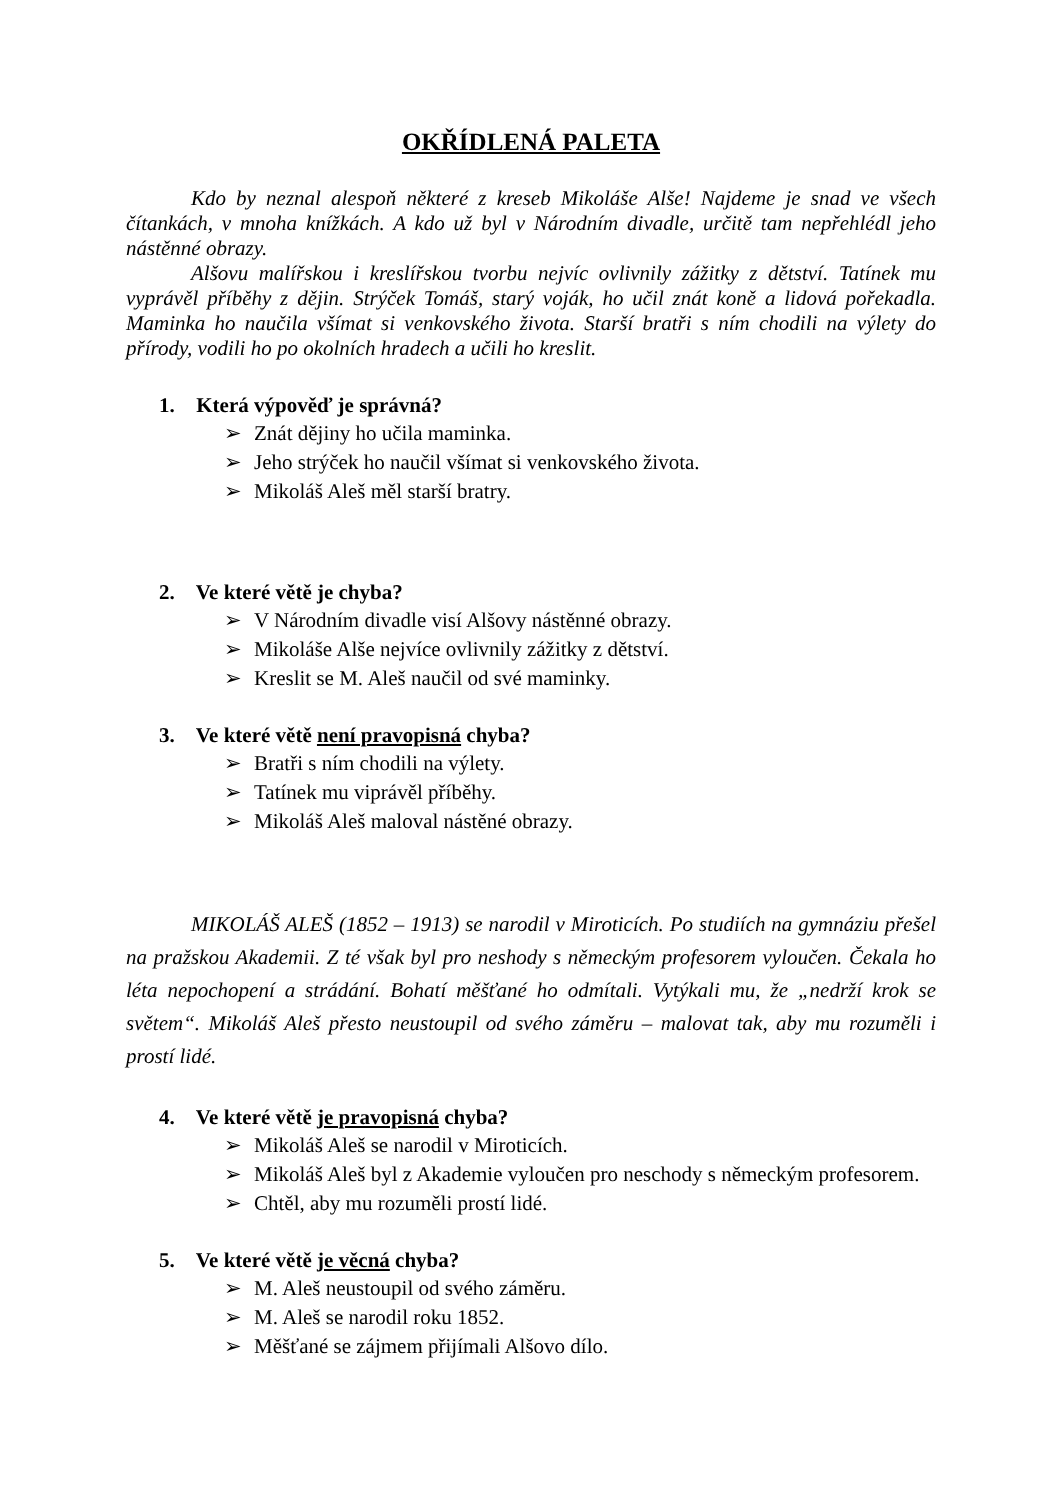OKŘÍDLENÁ PALETA
Kdo by neznal alespoň některé z kreseb Mikoláše Alše! Najdeme je snad ve všech čítankách, v mnoha knížkách. A kdo už byl v Národním divadle, určitě tam nepřehlédl jeho nástěnné obrazy.
Alšovu malířskou i kreslířskou tvorbu nejvíc ovlivnily zážitky z dětství. Tatínek mu vyprávěl příběhy z dějin. Strýček Tomáš, starý voják, ho učil znát koně a lidová pořekadla. Maminka ho naučila všímat si venkovského života. Starší bratři s ním chodili na výlety do přírody, vodili ho po okolních hradech a učili ho kreslit.
1. Která výpověď je správná?
➢ Znát dějiny ho učila maminka.
➢ Jeho strýček ho naučil všímat si venkovského života.
➢ Mikoláš Aleš měl starší bratry.
2. Ve které větě je chyba?
➢ V Národním divadle visí Alšovy nástěnné obrazy.
➢ Mikoláše Alše nejvíce ovlivnily zážitky z dětství.
➢ Kreslit se M. Aleš naučil od své maminky.
3. Ve které větě není pravopisná chyba?
➢ Bratři s ním chodili na výlety.
➢ Tatínek mu viprávěl příběhy.
➢ Mikoláš Aleš maloval nástěné obrazy.
MIKOLÁŠ ALEŠ (1852 – 1913) se narodil v Miroticích. Po studiích na gymnáziu přešel na pražskou Akademii. Z té však byl pro neshody s německým profesorem vyloučen. Čekala ho léta nepochopení a strádání. Bohatí měšťané ho odmítali. Vytýkali mu, že „nedrží krok se světem“. Mikoláš Aleš přesto neustoupil od svého záměru – malovat tak, aby mu rozuměli i prostí lidé.
4. Ve které větě je pravopisná chyba?
➢ Mikoláš Aleš se narodil v Miroticích.
➢ Mikoláš Aleš byl z Akademie vyloučen pro neschody s německým profesorem.
➢ Chtěl, aby mu rozuměli prostí lidé.
5. Ve které větě je věcná chyba?
➢ M. Aleš neustoupil od svého záměru.
➢ M. Aleš se narodil roku 1852.
➢ Měšťané se zájmem přijímali Alšovo dílo.